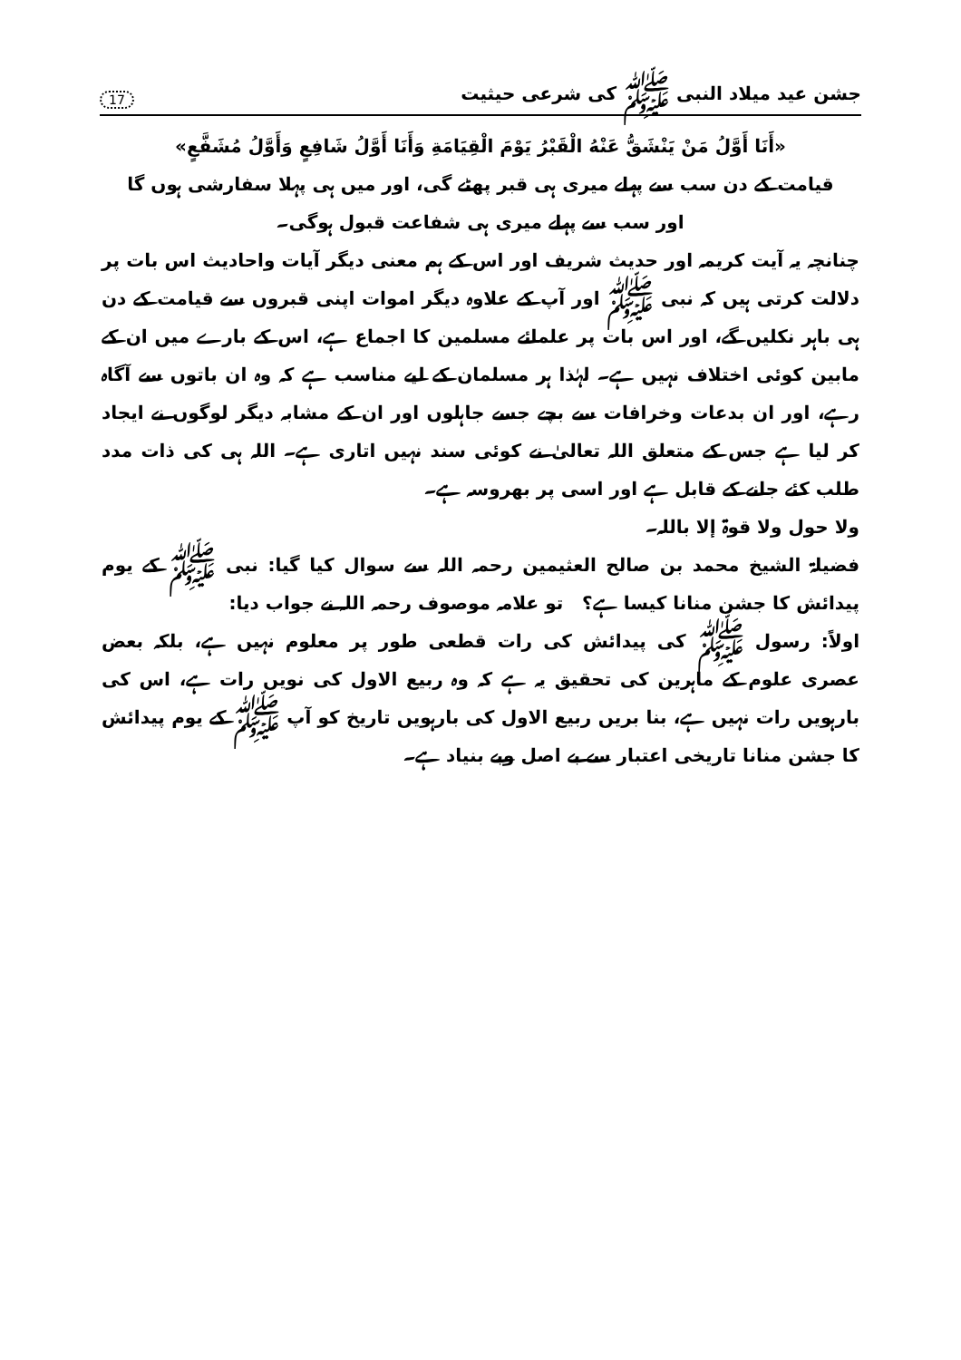جشن عید میلاد النبی ﷺ کی شرعی حیثیت 17
«أَنَا أَوَّلُ مَنْ يَنْشَقُّ عَنْهُ الْقَبْرُ يَوْمَ الْقِيَامَةِ وَأَنَا أَوَّلُ شَافِعٍ وَأَوَّلُ مُشَفَّعٍ»
قیامت کے دن سب سے پہلے میری ہی قبر پھٹے گی، اور میں ہی پہلا سفارشی ہوں گا
اور سب سے پہلے میری ہی شفاعت قبول ہوگی۔
چنانچہ یہ آیت کریمہ اور حدیث شریف اور اس کے ہم معنی دیگر آیات واحادیث اس بات پر دلالت کرتی ہیں کہ نبی ﷺ اور آپ کے علاوہ دیگر اموات اپنی قبروں سے قیامت کے دن ہی باہر نکلیں گے، اور اس بات پر علمائے مسلمین کا اجماع ہے، اس کے بارے میں ان کے مابین کوئی اختلاف نہیں ہے۔ لہٰذا ہر مسلمان کے لیے مناسب ہے کہ وہ ان باتوں سے آگاہ رہے، اور ان بدعات وخرافات سے بچے جسے جاہلوں اور ان کے مشابہ دیگر لوگوں نے ایجاد کر لیا ہے جس کے متعلق اللہ تعالیٰ نے کوئی سند نہیں اتاری ہے۔ اللہ ہی کی ذات مدد طلب کئے جانے کے قابل ہے اور اسی پر بھروسہ ہے۔
ولا حول ولا قوۃ إلا باللہ۔
فضیلۃ الشیخ محمد بن صالح العثیمین رحمہ اللہ سے سوال کیا گیا: نبی ﷺ کے یوم پیدائش کا جشن منانا کیسا ہے؟ تو علامہ موصوف رحمہ اللہ نے جواب دیا:
اولاً: رسول ﷺ کی پیدائش کی رات قطعی طور پر معلوم نہیں ہے، بلکہ بعض عصری علوم کے ماہرین کی تحقیق یہ ہے کہ وہ ربیع الاول کی نویں رات ہے، اس کی بارہویں رات نہیں ہے، بنا بریں ربیع الاول کی بارہویں تاریخ کو آپ ﷺ کے یوم پیدائش کا جشن منانا تاریخی اعتبار سے بے اصل وبے بنیاد ہے۔